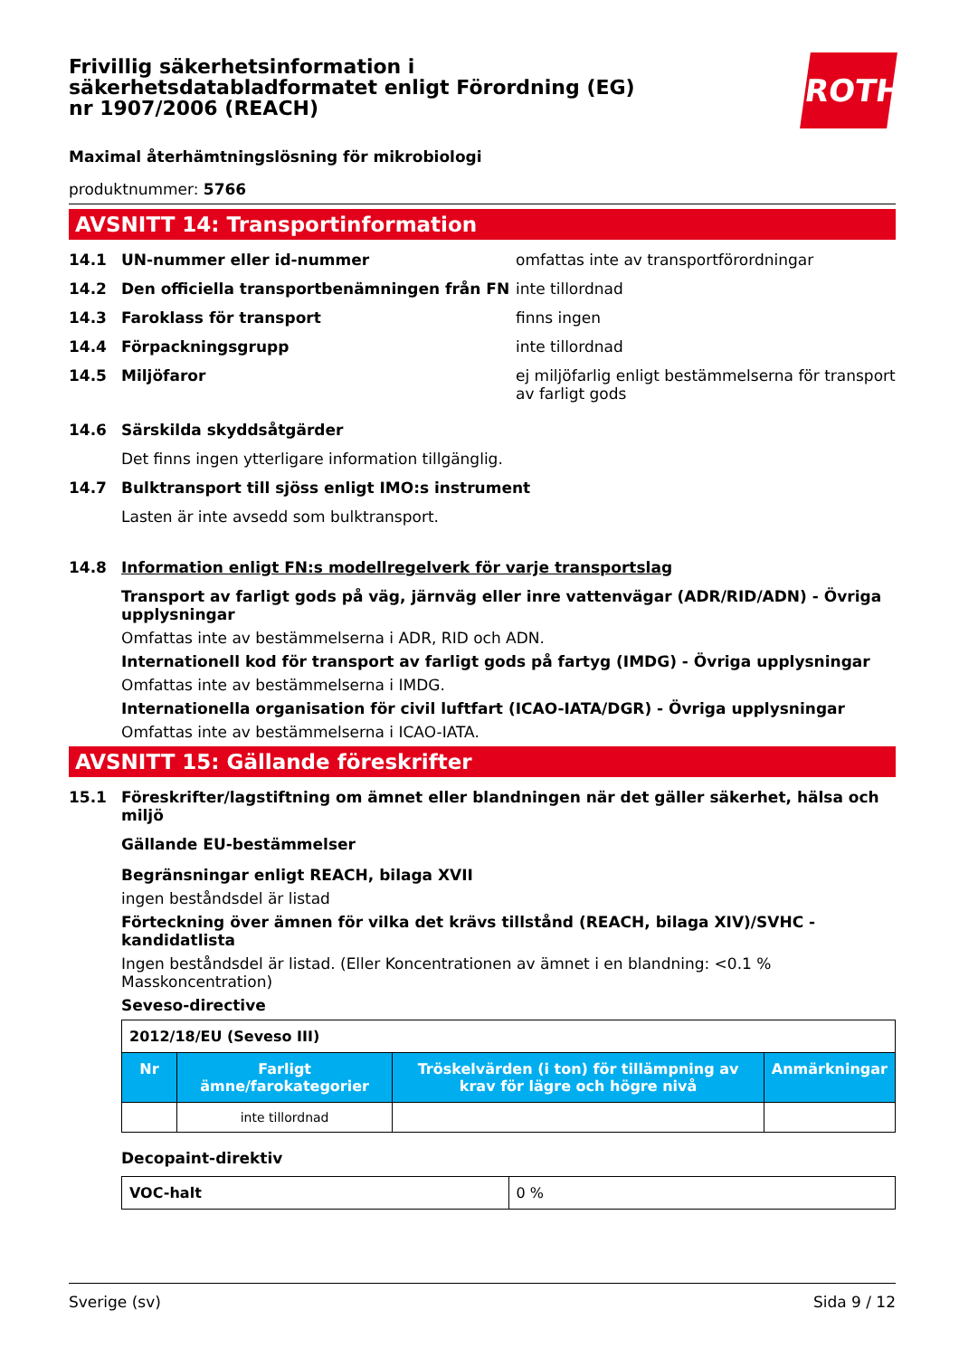Frivillig säkerhetsinformation i säkerhetsdatabladformatet enligt Förordning (EG) nr 1907/2006 (REACH)
Maximal återhämtningslösning för mikrobiologi
produktnummer: 5766
AVSNITT 14: Transportinformation
14.1 UN-nummer eller id-nummer omfattas inte av transportförordningar
14.2 Den officiella transportbenämningen från FN inte tillordnad
14.3 Faroklass för transport finns ingen
14.4 Förpackningsgrupp inte tillordnad
14.5 Miljöfaror ej miljöfarlig enligt bestämmelserna för transport av farligt gods
14.6 Särskilda skyddsåtgärder
Det finns ingen ytterligare information tillgänglig.
14.7 Bulktransport till sjöss enligt IMO:s instrument
Lasten är inte avsedd som bulktransport.
14.8 Information enligt FN:s modellregelverk för varje transportslag
Transport av farligt gods på väg, järnväg eller inre vattenvägar (ADR/RID/ADN) - Övriga upplysningar
Omfattas inte av bestämmelserna i ADR, RID och ADN.
Internationell kod för transport av farligt gods på fartyg (IMDG) - Övriga upplysningar
Omfattas inte av bestämmelserna i IMDG.
Internationella organisation för civil luftfart (ICAO-IATA/DGR) - Övriga upplysningar
Omfattas inte av bestämmelserna i ICAO-IATA.
AVSNITT 15: Gällande föreskrifter
15.1 Föreskrifter/lagstiftning om ämnet eller blandningen när det gäller säkerhet, hälsa och miljö
Gällande EU-bestämmelser
Begränsningar enligt REACH, bilaga XVII
ingen beståndsdel är listad
Förteckning över ämnen för vilka det krävs tillstånd (REACH, bilaga XIV)/SVHC - kandidatlista
Ingen beståndsdel är listad. (Eller Koncentrationen av ämnet i en blandning: <0.1 % Masskoncentration)
Seveso-directive
| 2012/18/EU (Seveso III) | | | |
| Nr | Farligt ämne/farokategorier | Tröskelvärden (i ton) för tillämpning av krav för lägre och högre nivå | Anmärkningar |
| | inte tillordnad | | |
Decopaint-direktiv
| VOC-halt | 0 % |
ROTH
Sverige (sv) Sida 9 / 12